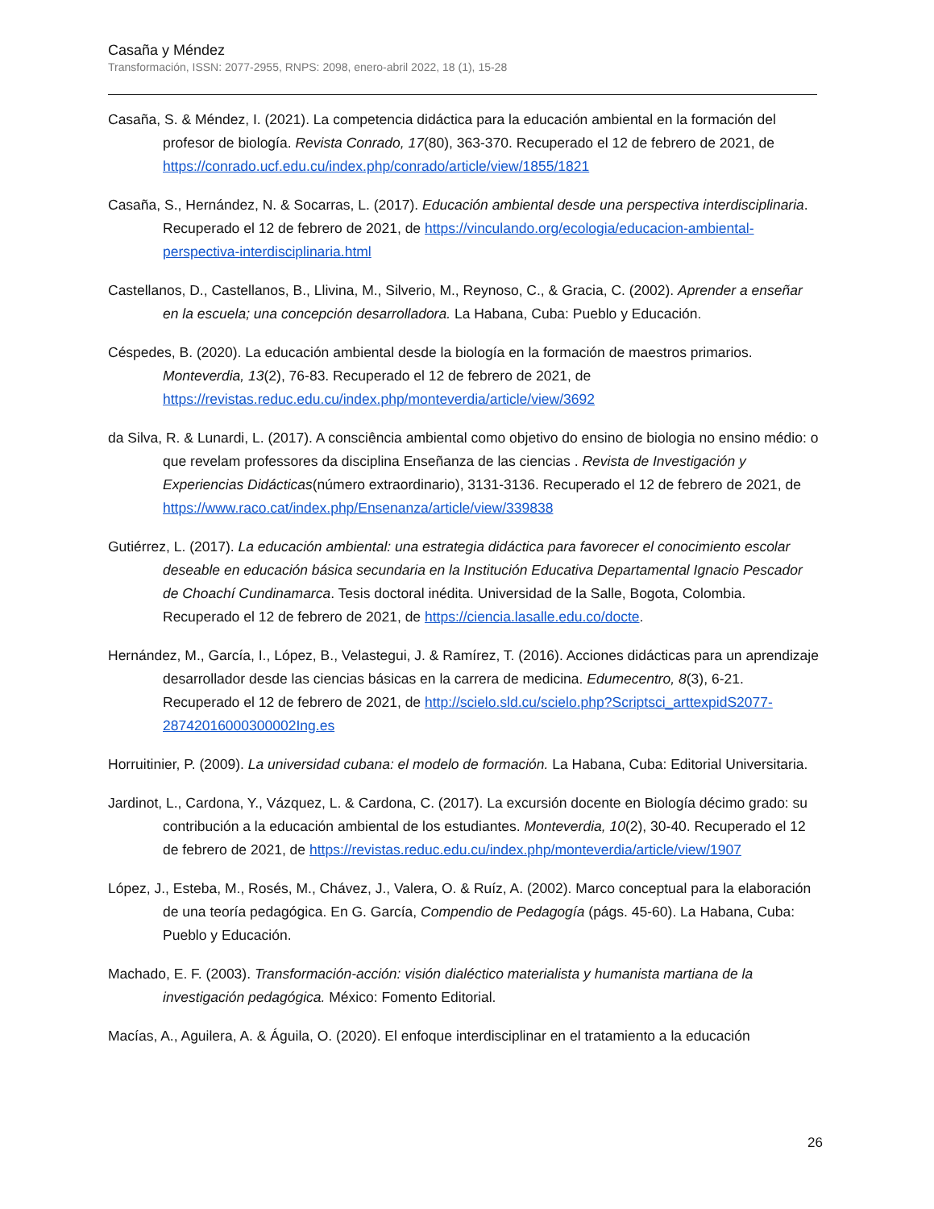Casaña y Méndez
Transformación, ISSN: 2077-2955, RNPS: 2098, enero-abril 2022, 18 (1), 15-28
Casaña, S. & Méndez, I. (2021). La competencia didáctica para la educación ambiental en la formación del profesor de biología. Revista Conrado, 17(80), 363-370. Recuperado el 12 de febrero de 2021, de https://conrado.ucf.edu.cu/index.php/conrado/article/view/1855/1821
Casaña, S., Hernández, N. & Socarras, L. (2017). Educación ambiental desde una perspectiva interdisciplinaria. Recuperado el 12 de febrero de 2021, de https://vinculando.org/ecologia/educacion-ambiental-perspectiva-interdisciplinaria.html
Castellanos, D., Castellanos, B., Llivina, M., Silverio, M., Reynoso, C., & Gracia, C. (2002). Aprender a enseñar en la escuela; una concepción desarrolladora. La Habana, Cuba: Pueblo y Educación.
Céspedes, B. (2020). La educación ambiental desde la biología en la formación de maestros primarios. Monteverdia, 13(2), 76-83. Recuperado el 12 de febrero de 2021, de https://revistas.reduc.edu.cu/index.php/monteverdia/article/view/3692
da Silva, R. & Lunardi, L. (2017). A consciência ambiental como objetivo do ensino de biologia no ensino médio: o que revelam professores da disciplina Enseñanza de las ciencias . Revista de Investigación y Experiencias Didácticas(número extraordinario), 3131-3136. Recuperado el 12 de febrero de 2021, de https://www.raco.cat/index.php/Ensenanza/article/view/339838
Gutiérrez, L. (2017). La educación ambiental: una estrategia didáctica para favorecer el conocimiento escolar deseable en educación básica secundaria en la Institución Educativa Departamental Ignacio Pescador de Choachí Cundinamarca. Tesis doctoral inédita. Universidad de la Salle, Bogota, Colombia. Recuperado el 12 de febrero de 2021, de https://ciencia.lasalle.edu.co/docte.
Hernández, M., García, I., López, B., Velastegui, J. & Ramírez, T. (2016). Acciones didácticas para un aprendizaje desarrollador desde las ciencias básicas en la carrera de medicina. Edumecentro, 8(3), 6-21. Recuperado el 12 de febrero de 2021, de http://scielo.sld.cu/scielo.php?Scriptsci_arttexpidS2077-28742016000300002Ing.es
Horruitinier, P. (2009). La universidad cubana: el modelo de formación. La Habana, Cuba: Editorial Universitaria.
Jardinot, L., Cardona, Y., Vázquez, L. & Cardona, C. (2017). La excursión docente en Biología décimo grado: su contribución a la educación ambiental de los estudiantes. Monteverdia, 10(2), 30-40. Recuperado el 12 de febrero de 2021, de https://revistas.reduc.edu.cu/index.php/monteverdia/article/view/1907
López, J., Esteba, M., Rosés, M., Chávez, J., Valera, O. & Ruíz, A. (2002). Marco conceptual para la elaboración de una teoría pedagógica. En G. García, Compendio de Pedagogía (págs. 45-60). La Habana, Cuba: Pueblo y Educación.
Machado, E. F. (2003). Transformación-acción: visión dialéctico materialista y humanista martiana de la investigación pedagógica. México: Fomento Editorial.
Macías, A., Aguilera, A. & Águila, O. (2020). El enfoque interdisciplinar en el tratamiento a la educación
26